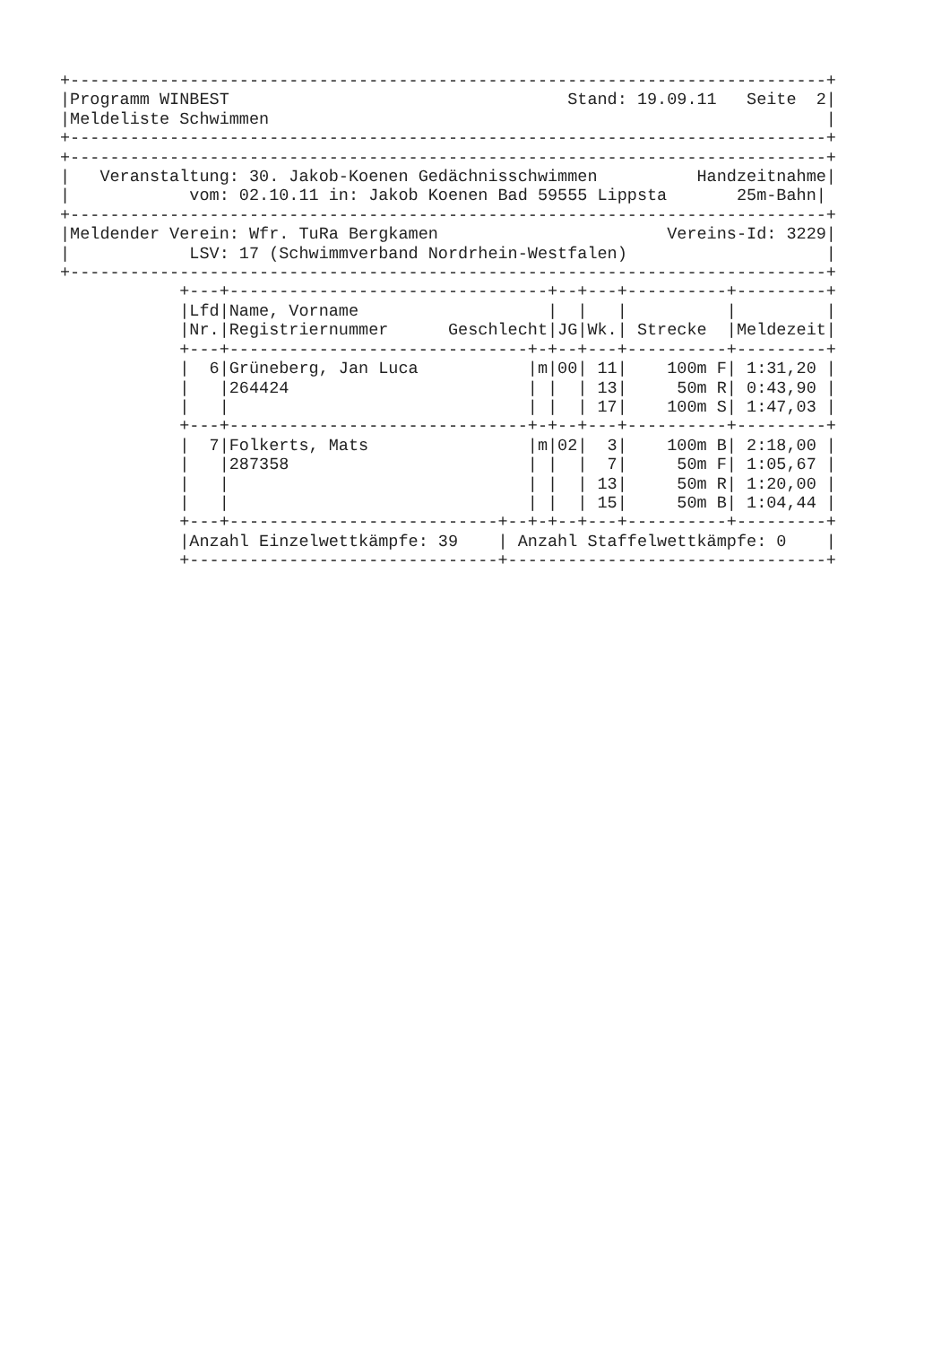+----------------------------------------------------------------------------+
|Programm WINBEST                                  Stand: 19.09.11   Seite  2|
|Meldeliste Schwimmen                                                        |
+----------------------------------------------------------------------------+
+----------------------------------------------------------------------------+
|   Veranstaltung: 30. Jakob-Koenen Gedächnisschwimmen          Handzeitnahme|
|            vom: 02.10.11 in: Jakob Koenen Bad 59555 Lippsta       25m-Bahn|
+----------------------------------------------------------------------------+
|Meldender Verein: Wfr. TuRa Bergkamen                       Vereins-Id: 3229|
|            LSV: 17 (Schwimmverband Nordrhein-Westfalen)                    |
+----------------------------------------------------------------------------+
            +---+--------------------------------+--+---+----------+---------+
            |Lfd|Name, Vorname                   |  |   |          |         |
            |Nr.|Registriernummer      Geschlecht|JG|Wk.| Strecke  |Meldezeit|
            +---+------------------------------+-+--+---+----------+---------+
            |  6|Grüneberg, Jan Luca           |m|00| 11|    100m F| 1:31,20 |
            |   |264424                        | |  | 13|     50m R| 0:43,90 |
            |   |                              | |  | 17|    100m S| 1:47,03 |
            +---+------------------------------+-+--+---+----------+---------+
            |  7|Folkerts, Mats                |m|02|  3|    100m B| 2:18,00 |
            |   |287358                        | |  |  7|     50m F| 1:05,67 |
            |   |                              | |  | 13|     50m R| 1:20,00 |
            |   |                              | |  | 15|     50m B| 1:04,44 |
            +---+---------------------------+--+-+--+---+----------+---------+
            |Anzahl Einzelwettkämpfe: 39    | Anzahl Staffelwettkämpfe: 0    |
            +-------------------------------+--------------------------------+